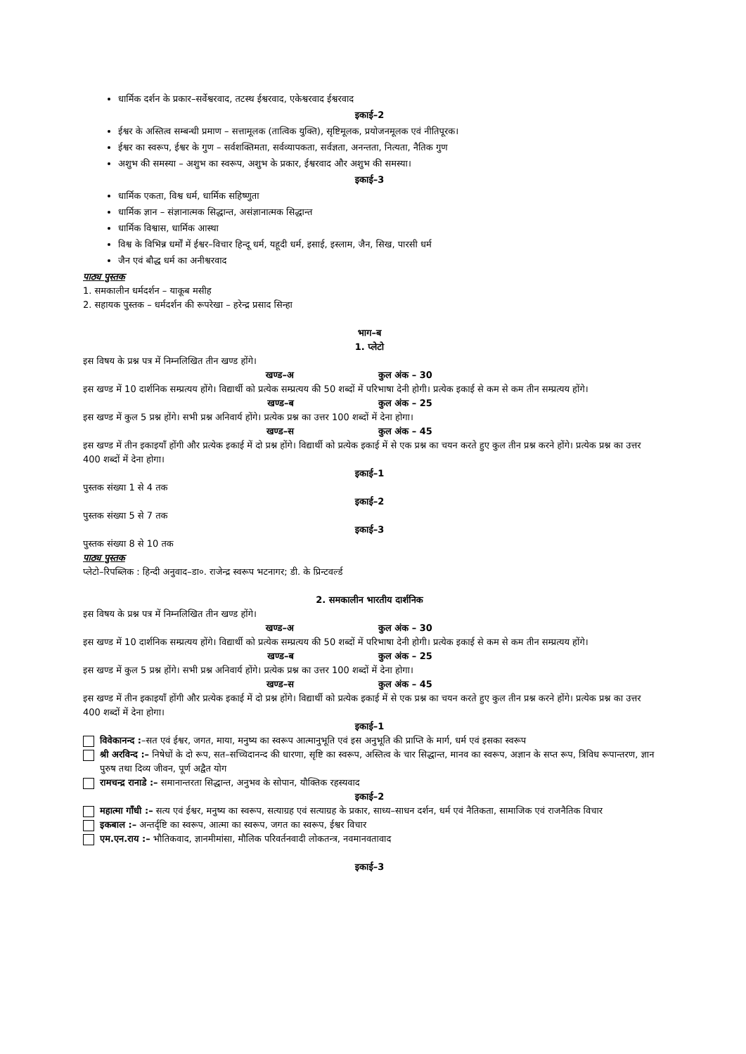धार्मिक दर्शन के प्रकार–सर्वेश्वरवाद, तटस्थ ईश्वरवाद, एकेश्वरवाद ईश्वरवाद
इकाई–2
ईश्वर के अस्तित्व सम्बन्धी प्रमाण – सत्तामूलक (तात्विक युक्ति), सृष्टिमूलक, प्रयोजनमूलक एवं नीतिपूरक।
ईश्वर का स्वरूप, ईश्वर के गुण – सर्वशक्तिमता, सर्वव्यापकता, सर्वज्ञता, अनन्तता, नित्यता, नैतिक गुण
अशुभ की समस्या – अशुभ का स्वरूप, अशुभ के प्रकार, ईश्वरवाद और अशुभ की समस्या।
इकाई–3
धार्मिक एकता, विश्व धर्म, धार्मिक सहिष्णुता
धार्मिक ज्ञान – संज्ञानात्मक सिद्धान्त, असंज्ञानात्मक सिद्धान्त
धार्मिक विश्वास, धार्मिक आस्था
विश्व के विभिन्न धर्मों में ईश्वर–विचार हिन्दू धर्म, यहूदी धर्म, इसाई, इस्लाम, जैन, सिख, पारसी धर्म
जैन एवं बौद्ध धर्म का अनीश्वरवाद
पाठ्य पुस्तक
1. समकालीन धर्मदर्शन – याकूब मसीह
2. सहायक पुस्तक – धर्मदर्शन की रूपरेखा – हरेन्द्र प्रसाद सिन्हा
भाग–ब
1. प्लेटो
इस विषय के प्रश्न पत्र में निम्नलिखित तीन खण्ड होंगे।
खण्ड–अ कुल अंक – 30
इस खण्ड में 10 दार्शनिक सम्प्रत्यय होंगे। विद्यार्थी को प्रत्येक सम्प्रत्यय की 50 शब्दों में परिभाषा देनी होगी। प्रत्येक इकाई से कम से कम तीन सम्प्रत्यय होंगे।
खण्ड–ब कुल अंक – 25
इस खण्ड में कुल 5 प्रश्न होंगे। सभी प्रश्न अनिवार्य होंगे। प्रत्येक प्रश्न का उत्तर 100 शब्दों में देना होगा।
खण्ड–स कुल अंक – 45
इस खण्ड में तीन इकाइयाँ होंगी और प्रत्येक इकाई में दो प्रश्न होंगे। विद्यार्थी को प्रत्येक इकाई में से एक प्रश्न का चयन करते हुए कुल तीन प्रश्न करने होंगे। प्रत्येक प्रश्न का उत्तर 400 शब्दों में देना होगा।
इकाई–1
पुस्तक संख्या 1 से 4 तक
इकाई–2
पुस्तक संख्या 5 से 7 तक
इकाई–3
पुस्तक संख्या 8 से 10 तक
पाठ्य पुस्तक
प्लेटो–रिपब्लिक : हिन्दी अनुवाद–डा०. राजेन्द्र स्वरूप भटनागर; डी. के प्रिन्टवर्ल्ड
2. समकालीन भारतीय दार्शनिक
इस विषय के प्रश्न पत्र में निम्नलिखित तीन खण्ड होंगे।
खण्ड–अ कुल अंक – 30
इस खण्ड में 10 दार्शनिक सम्प्रत्यय होंगे। विद्यार्थी को प्रत्येक सम्प्रत्यय की 50 शब्दों में परिभाषा देनी होगी। प्रत्येक इकाई से कम से कम तीन सम्प्रत्यय होंगे।
खण्ड–ब कुल अंक – 25
इस खण्ड में कुल 5 प्रश्न होंगे। सभी प्रश्न अनिवार्य होंगे। प्रत्येक प्रश्न का उत्तर 100 शब्दों में देना होगा।
खण्ड–स कुल अंक – 45
इस खण्ड में तीन इकाइयाँ होंगी और प्रत्येक इकाई में दो प्रश्न होंगे। विद्यार्थी को प्रत्येक इकाई में से एक प्रश्न का चयन करते हुए कुल तीन प्रश्न करने होंगे। प्रत्येक प्रश्न का उत्तर 400 शब्दों में देना होगा।
इकाई–1
विवेकानन्द :–सत एवं ईश्वर, जगत, माया, मनुष्य का स्वरूप आत्मानुभूति एवं इस अनुभूति की प्राप्ति के मार्ग, धर्म एवं इसका स्वरूप
श्री अरविन्द :– निषेधों के दो रूप, सत–सच्चिदानन्द की धारणा, सृष्टि का स्वरूप, अस्तित्व के चार सिद्धान्त, मानव का स्वरूप, अज्ञान के सप्त रूप, त्रिविध रूपान्तरण, ज्ञान पुरुष तथा दिव्य जीवन, पूर्ण अद्वैत योग
रामचन्द्र रानाडे :– समानान्तरता सिद्धान्त, अनुभव के सोपान, यौक्तिक रहस्यवाद
इकाई–2
महात्मा गाँधी :– सत्य एवं ईश्वर, मनुष्य का स्वरूप, सत्याग्रह एवं सत्याग्रह के प्रकार, साध्य–साधन दर्शन, धर्म एवं नैतिकता, सामाजिक एवं राजनैतिक विचार
इकबाल :– अन्तर्दृष्टि का स्वरूप, आत्मा का स्वरूप, जगत का स्वरूप, ईश्वर विचार
एम.एन.राय :– भौतिकवाद, ज्ञानमीमांसा, मौलिक परिवर्तनवादी लोकतन्त्र, नवमानवतावाद
इकाई–3